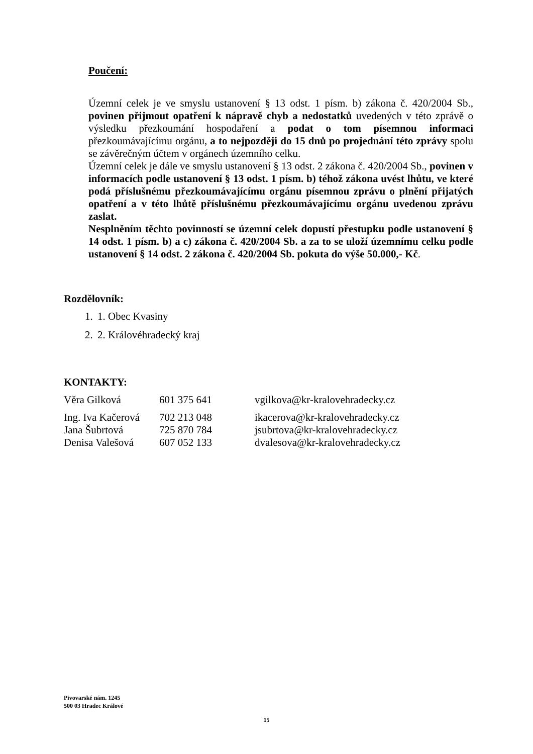Poučení:
Územní celek je ve smyslu ustanovení § 13 odst. 1 písm. b) zákona č. 420/2004 Sb., povinen přijmout opatření k nápravě chyb a nedostatků uvedených v této zprávě o výsledku přezkoumání hospodaření a podat o tom písemnou informaci přezkoumávajícímu orgánu, a to nejpozději do 15 dnů po projednání této zprávy spolu se závěrečným účtem v orgánech územního celku.
Územní celek je dále ve smyslu ustanovení § 13 odst. 2 zákona č. 420/2004 Sb., povinen v informacích podle ustanovení § 13 odst. 1 písm. b) téhož zákona uvést lhůtu, ve které podá příslušnému přezkoumávajícímu orgánu písemnou zprávu o plnění přijatých opatření a v této lhůtě příslušnému přezkoumávajícímu orgánu uvedenou zprávu zaslat.
Nesplněním těchto povinností se územní celek dopustí přestupku podle ustanovení § 14 odst. 1 písm. b) a c) zákona č. 420/2004 Sb. a za to se uloží územnímu celku podle ustanovení § 14 odst. 2 zákona č. 420/2004 Sb. pokuta do výše 50.000,- Kč.
Rozdělovník:
1. 1. Obec Kvasiny
2. 2. Královéhradecký kraj
KONTAKTY:
| Věra Gilková | 601 375 641 | vgilkova@kr-kralovehradecky.cz |
| Ing. Iva Kačerová | 702 213 048 | ikacerova@kr-kralovehradecky.cz |
| Jana Šubrtová | 725 870 784 | jsubrtova@kr-kralovehradecky.cz |
| Denisa Valešová | 607 052 133 | dvalesova@kr-kralovehradecky.cz |
Pivovarské nám. 1245
500 03 Hradec Králové
15